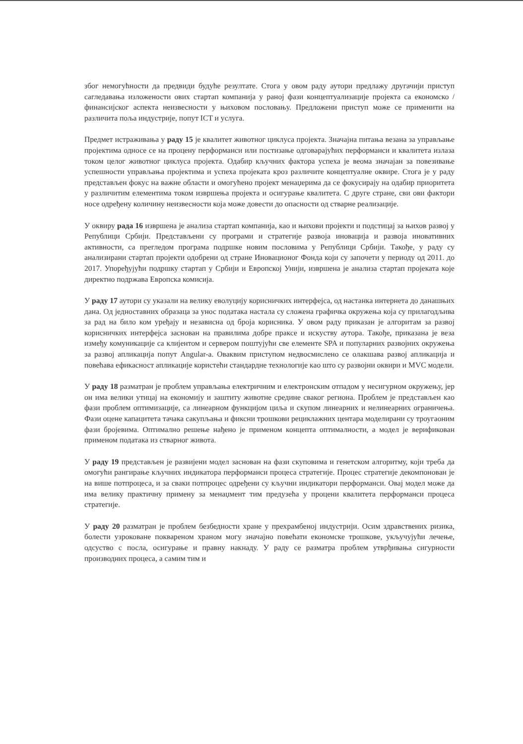због немогућности да предвиди будуће резултате. Стога у овом раду аутори предлажу другачији приступ сагледавања изложености ових стартап компанија у раној фази концептуализације пројекта са економско / финансијског аспекта неизвесности у њиховом пословању. Предложени приступ може се применити на различита поља индустрије, попут ICT и услуга.
Предмет истраживања у раду 15 је квалитет животног циклуса пројекта. Значајна питања везана за управљање пројектима односе се на процену перформанси или постизање одговарајућих перформанси и квалитета излаза током целог животног циклуса пројекта. Одабир кључних фактора успеха је веома значајан за повезивање успешности управљања пројектима и успеха пројеката кроз различите концептуалне оквире. Стога је у раду представљен фокус на важне области и омогућено пројект менаџерима да се фокусирају на одабир приоритета у различитим елементима током извршења пројекта и осигурање квалитета. С друге стране, сви ови фактори носе одређену количину неизвесности која може довести до опасности од стварне реализације.
У оквиру рада 16 извршена је анализа стартап компанија, као и њихови пројекти и подстицај за њихов развој у Републици Србији. Представљени су програми и стратегије развоја иновација и развоја иновативних активности, са прегледом програма подршке новим пословима у Републици Србији. Такође, у раду су анализирани стартап пројекти одобрени од стране Иновационог Фонда који су започети у периоду од 2011. до 2017. Упоређујући подршку стартап у Србији и Европској Унији, извршена је анализа стартап пројеката које директно подржава Европска комисија.
У раду 17 аутори су указали на велику еволуцију корисничких интерфејса, од настанка интернета до данашњих дана. Од једноставних образаца за унос података настала су сложена графичка окружења која су прилагодљива за рад на било ком уређају и независна од броја корисника. У овом раду приказан је алгоритам за развој корисничких интерфејса заснован на правилима добре праксе и искуству аутора. Такође, приказана је веза између комуникације са клијентом и сервером поштујући све елементе SPA и популарних развојних окружења за развој апликација попут Angular-a. Оваквим приступом недвосмислено се олакшава развој апликација и повећава ефикасност апликације користећи стандардне технологије као што су развојни оквири и MVC модели.
У раду 18 разматран је проблем управљања електричним и електронским отпадом у несигурном окружењу, јер он има велики утицај на економију и заштиту животне средине сваког региона. Проблем је представљен као фази проблем оптимизације, са линеарном функцијом циља и скупом линеарних и нелинеарних ограничења. Фази оцене капацитета тачака сакупљања и фиксни трошкови рециклажних центара моделирани су троугаоним фази бројевима. Оптимално решење нађено је применом концепта оптималности, а модел је верификован применом података из стварног живота.
У раду 19 представљен је развијени модел заснован на фази скуповима и генетском алгоритму, који треба да омогући рангирање кључних индикатора перформанси процеса стратегије. Процес стратегије декомпонован је на више потпроцеса, и за сваки потпроцес одређени су кључни индикатори перформанси. Овај модел може да има велику практичну примену за менаџмент тим предузећа у процени квалитета перформанси процеса стратегије.
У раду 20 разматран је проблем безбедности хране у прехрамбеној индустрији. Осим здравствених ризика, болести узроковане поквареном храном могу значајно повећати економске трошкове, укључујући лечење, одсуство с посла, осигурање и правну накнаду. У раду се разматра проблем утврђивања сигурности производних процеса, а самим тим и